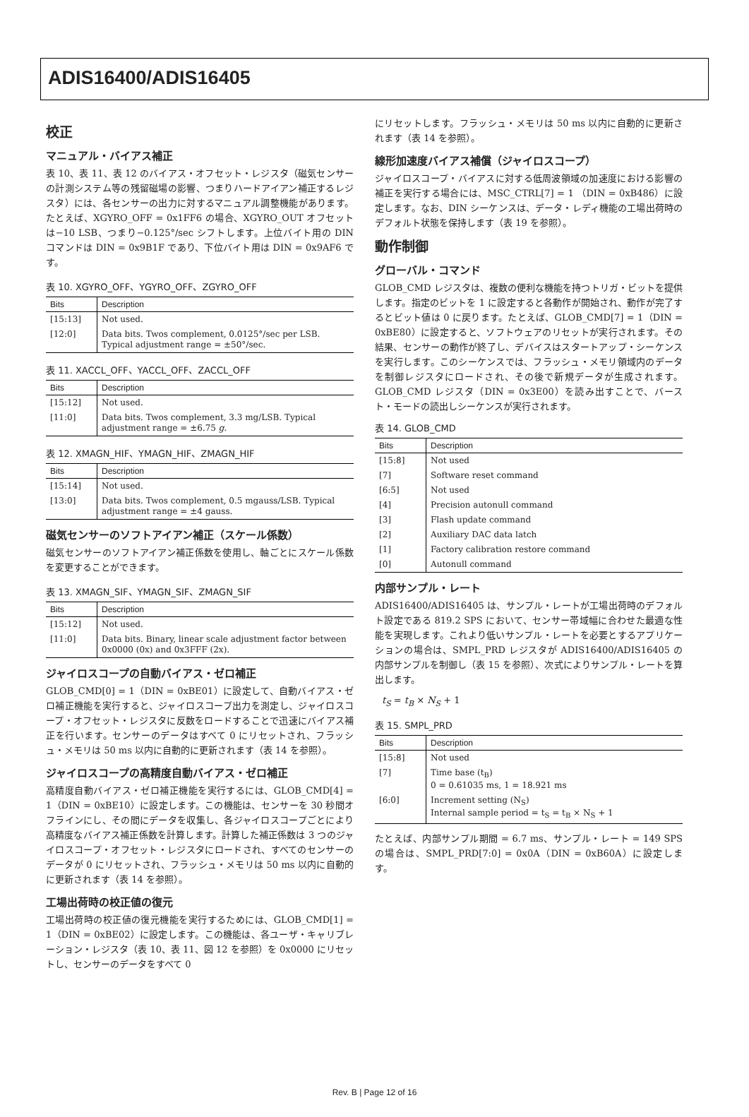ADIS16400/ADIS16405
校正
マニュアル・バイアス補正
表 10、表 11、表 12 のバイアス・オフセット・レジスタ（磁気センサーの計測システム等の残留磁場の影響、つまりハードアイアン補正するレジスタ）には、各センサーの出力に対するマニュアル調整機能があります。たとえば、XGYRO_OFF = 0x1FF6 の場合、XGYRO_OUT オフセットは−10 LSB、つまり−0.125°/sec シフトします。上位バイト用の DIN コマンドは DIN = 0x9B1F であり、下位バイト用は DIN = 0x9AF6 です。
表 10. XGYRO_OFF、YGYRO_OFF、ZGYRO_OFF
| Bits | Description |
| --- | --- |
| [15:13] | Not used. |
| [12:0] | Data bits. Twos complement, 0.0125°/sec per LSB. Typical adjustment range = ±50°/sec. |
表 11. XACCL_OFF、YACCL_OFF、ZACCL_OFF
| Bits | Description |
| --- | --- |
| [15:12] | Not used. |
| [11:0] | Data bits. Twos complement, 3.3 mg/LSB. Typical adjustment range = ±6.75 g . |
表 12. XMAGN_HIF、YMAGN_HIF、ZMAGN_HIF
| Bits | Description |
| --- | --- |
| [15:14] | Not used. |
| [13:0] | Data bits. Twos complement, 0.5 mgauss/LSB. Typical adjustment range = ±4 gauss. |
磁気センサーのソフトアイアン補正（スケール係数）
磁気センサーのソフトアイアン補正係数を使用し、軸ごとにスケール係数を変更することができます。
表 13. XMAGN_SIF、YMAGN_SIF、ZMAGN_SIF
| Bits | Description |
| --- | --- |
| [15:12] | Not used. |
| [11:0] | Data bits. Binary, linear scale adjustment factor between 0x0000 (0x) and 0x3FFF (2x). |
ジャイロスコープの自動バイアス・ゼロ補正
GLOB_CMD[0] = 1（DIN = 0xBE01）に設定して、自動バイアス・ゼロ補正機能を実行すると、ジャイロスコープ出力を測定し、ジャイロスコープ・オフセット・レジスタに反数をロードすることで迅速にバイアス補正を行います。センサーのデータはすべて 0 にリセットされ、フラッシュ・メモリは 50 ms 以内に自動的に更新されます（表 14 を参照）。
ジャイロスコープの高精度自動バイアス・ゼロ補正
高精度自動バイアス・ゼロ補正機能を実行するには、GLOB_CMD[4] = 1（DIN = 0xBE10）に設定します。この機能は、センサーを 30 秒間オフラインにし、その間にデータを収集し、各ジャイロスコープごとにより高精度なバイアス補正係数を計算します。計算した補正係数は 3 つのジャイロスコープ・オフセット・レジスタにロードされ、すべてのセンサーのデータが 0 にリセットされ、フラッシュ・メモリは 50 ms 以内に自動的に更新されます（表 14 を参照）。
工場出荷時の校正値の復元
工場出荷時の校正値の復元機能を実行するためには、GLOB_CMD[1] = 1（DIN = 0xBE02）に設定します。この機能は、各ユーザ・キャリブレーション・レジスタ（表 10、表 11、図 12 を参照）を 0x0000 にリセットし、センサーのデータをすべて 0
にリセットします。フラッシュ・メモリは 50 ms 以内に自動的に更新されます（表 14 を参照）。
線形加速度バイアス補償（ジャイロスコープ）
ジャイロスコープ・バイアスに対する低周波領域の加速度における影響の補正を実行する場合には、MSC_CTRL[7] = 1 （DIN = 0xB486）に設定します。なお、DIN シーケンスは、データ・レディ機能の工場出荷時のデフォルト状態を保持します（表 19 を参照）。
動作制御
グローバル・コマンド
GLOB_CMD レジスタは、複数の便利な機能を持つトリガ・ビットを提供します。指定のビットを 1 に設定すると各動作が開始され、動作が完了するとビット値は 0 に戻ります。たとえば、GLOB_CMD[7] = 1（DIN = 0xBE80）に設定すると、ソフトウェアのリセットが実行されます。その結果、センサーの動作が終了し、デバイスはスタートアップ・シーケンスを実行します。このシーケンスでは、フラッシュ・メモリ領域内のデータを制御レジスタにロードされ、その後で新規データが生成されます。GLOB_CMD レジスタ（DIN = 0x3E00）を読み出すことで、バースト・モードの読出しシーケンスが実行されます。
表 14. GLOB_CMD
| Bits | Description |
| --- | --- |
| [15:8] | Not used |
| [7] | Software reset command |
| [6:5] | Not used |
| [4] | Precision autonull command |
| [3] | Flash update command |
| [2] | Auxiliary DAC data latch |
| [1] | Factory calibration restore command |
| [0] | Autonull command |
内部サンプル・レート
ADIS16400/ADIS16405 は、サンプル・レートが工場出荷時のデフォルト設定である 819.2 SPS において、センサー帯域幅に合わせた最適な性能を実現します。これより低いサンプル・レートを必要とするアプリケーションの場合は、SMPL_PRD レジスタが ADIS16400/ADIS16405 の内部サンプルを制御し（表 15 を参照）、次式によりサンプル・レートを算出します。
t<sub>S</sub> = t<sub>B</sub> × N<sub>S</sub> + 1
表 15. SMPL_PRD
| Bits | Description |
| --- | --- |
| [15:8] | Not used |
| [7] | Time base (t<sub>B</sub>) 0 = 0.61035 ms, 1 = 18.921 ms |
| [6:0] | Increment setting (N<sub>S</sub>) Internal sample period = t<sub>S</sub> = t<sub>B</sub> × N<sub>S</sub> + 1 |
たとえば、内部サンプル期間 = 6.7 ms、サンプル・レート = 149 SPS の場合は、SMPL_PRD[7:0] = 0x0A（DIN = 0xB60A）に設定します。
Rev. B | Page 12 of 16